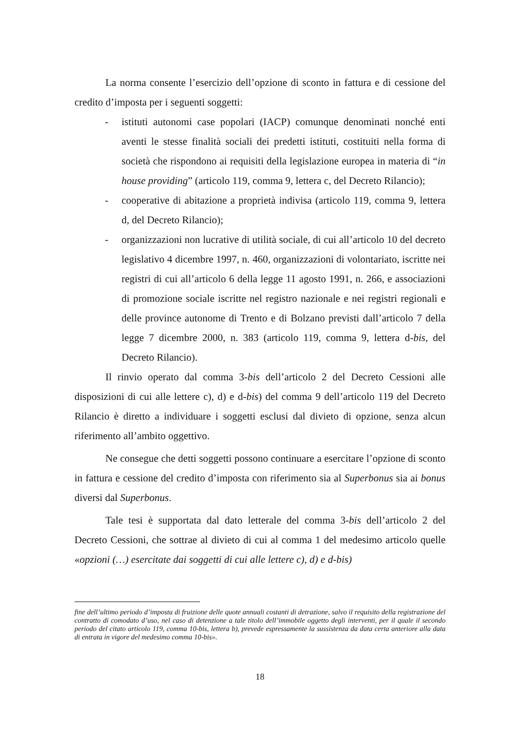La norma consente l’esercizio dell’opzione di sconto in fattura e di cessione del credito d’imposta per i seguenti soggetti:
- istituti autonomi case popolari (IACP) comunque denominati nonché enti aventi le stesse finalità sociali dei predetti istituti, costituiti nella forma di società che rispondono ai requisiti della legislazione europea in materia di “in house providing” (articolo 119, comma 9, lettera c, del Decreto Rilancio);
- cooperative di abitazione a proprietà indivisa (articolo 119, comma 9, lettera d, del Decreto Rilancio);
- organizzazioni non lucrative di utilità sociale, di cui all’articolo 10 del decreto legislativo 4 dicembre 1997, n. 460, organizzazioni di volontariato, iscritte nei registri di cui all’articolo 6 della legge 11 agosto 1991, n. 266, e associazioni di promozione sociale iscritte nel registro nazionale e nei registri regionali e delle province autonome di Trento e di Bolzano previsti dall’articolo 7 della legge 7 dicembre 2000, n. 383 (articolo 119, comma 9, lettera d-bis, del Decreto Rilancio).
Il rinvio operato dal comma 3-bis dell’articolo 2 del Decreto Cessioni alle disposizioni di cui alle lettere c), d) e d-bis) del comma 9 dell’articolo 119 del Decreto Rilancio è diretto a individuare i soggetti esclusi dal divieto di opzione, senza alcun riferimento all’ambito oggettivo.
Ne consegue che detti soggetti possono continuare a esercitare l’opzione di sconto in fattura e cessione del credito d’imposta con riferimento sia al Superbonus sia ai bonus diversi dal Superbonus.
Tale tesi è supportata dal dato letterale del comma 3-bis dell’articolo 2 del Decreto Cessioni, che sottrae al divieto di cui al comma 1 del medesimo articolo quelle «opzioni (…) esercitate dai soggetti di cui alle lettere c), d) e d-bis)
fine dell’ultimo periodo d’imposta di fruizione delle quote annuali costanti di detrazione, salvo il requisito della registrazione del contratto di comodato d’uso, nel caso di detenzione a tale titolo dell’immobile oggetto degli interventi, per il quale il secondo periodo del citato articolo 119, comma 10-bis, lettera b), prevede espressamente la sussistenza da data certa anteriore alla data di entrata in vigore del medesimo comma 10-bis».
18